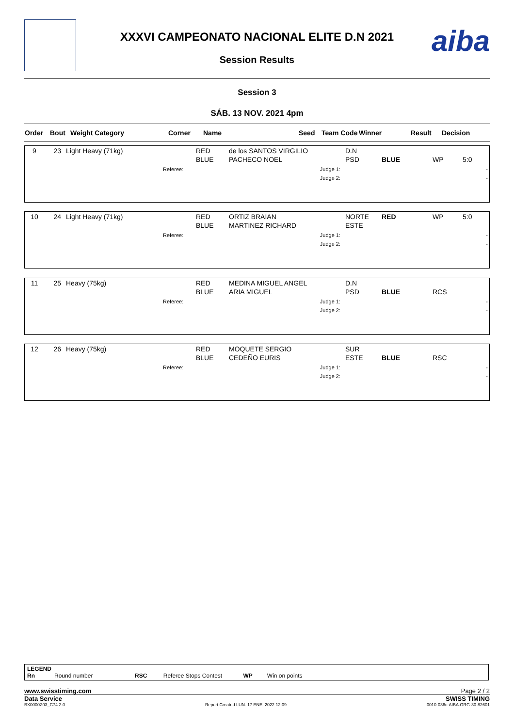aiba
XXXVI CAMPEONATO NACIONAL ELITE D.N 2021
Session Results
Session 3
SÁB. 13 NOV. 2021 4pm
| Order | Bout | Weight Category | Corner | Name | Seed | Team Code | Winner | Result | Decision |
| 9 | 23 | Light Heavy (71kg) | | RED BLUE | de los SANTOS VIRGILIO PACHECO NOEL | D.N PSD | BLUE | WP | 5:0 |
| | | | Referee: | | Judge 1: Judge 2: | | | | - - |
| 10 | 24 | Light Heavy (71kg) | | RED BLUE | ORTIZ BRAIAN MARTINEZ RICHARD | NORTE ESTE | RED | WP | 5:0 |
| | | | Referee: | | Judge 1: Judge 2: | | | | - - |
| 11 | 25 | Heavy (75kg) | | RED BLUE | MEDINA MIGUEL ANGEL ARIA MIGUEL | D.N PSD | BLUE | RCS | |
| | | | Referee: | | Judge 1: Judge 2: | | | | - - |
| 12 | 26 | Heavy (75kg) | | RED BLUE | MOQUETE SERGIO CEDEÑO EURIS | SUR ESTE | BLUE | RSC | |
| | | | Referee: | | Judge 1: Judge 2: | | | | - - |
LEGEND
Rn Round number RSC Referee Stops Contest WP Win on points
www.swisstiming.com Page 2 / 2
Data Service SWISS TIMING
BX0000Z03_C74 2.0 Report Created LUN. 17 ENE. 2022 12:09 0010-036c-AIBA.ORG-30-82601